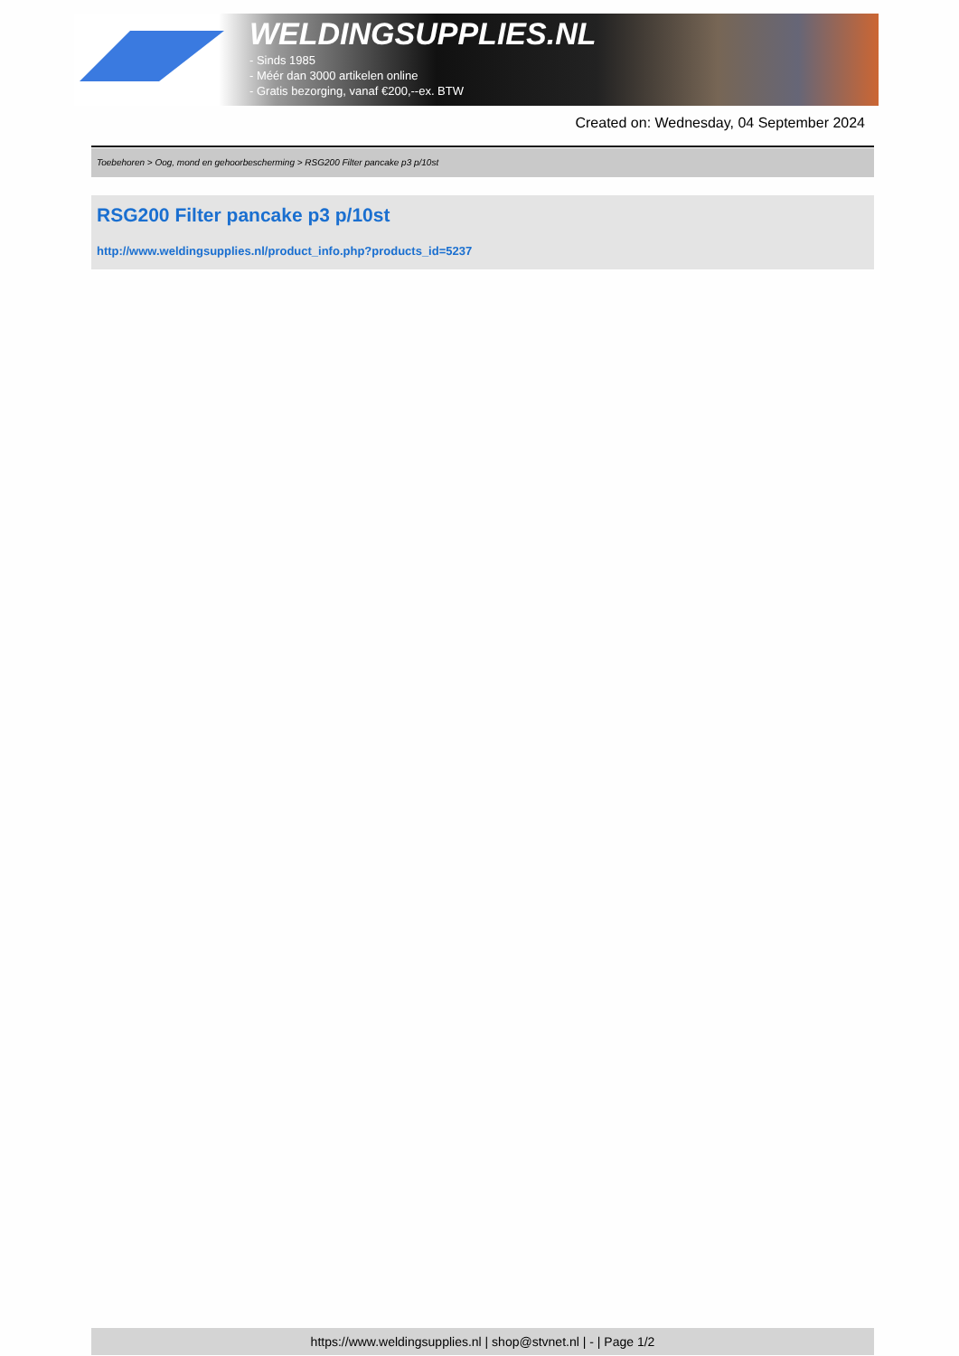WELDINGSUPPLIES.NL
- Sinds 1985
- Méér dan 3000 artikelen online
- Gratis bezorging, vanaf €200,--ex. BTW
Created on: Wednesday, 04 September 2024
Toebehoren > Oog, mond en gehoorbescherming > RSG200 Filter pancake p3 p/10st
RSG200 Filter pancake p3 p/10st
http://www.weldingsupplies.nl/product_info.php?products_id=5237
https://www.weldingsupplies.nl | shop@stvnet.nl | - | Page 1/2